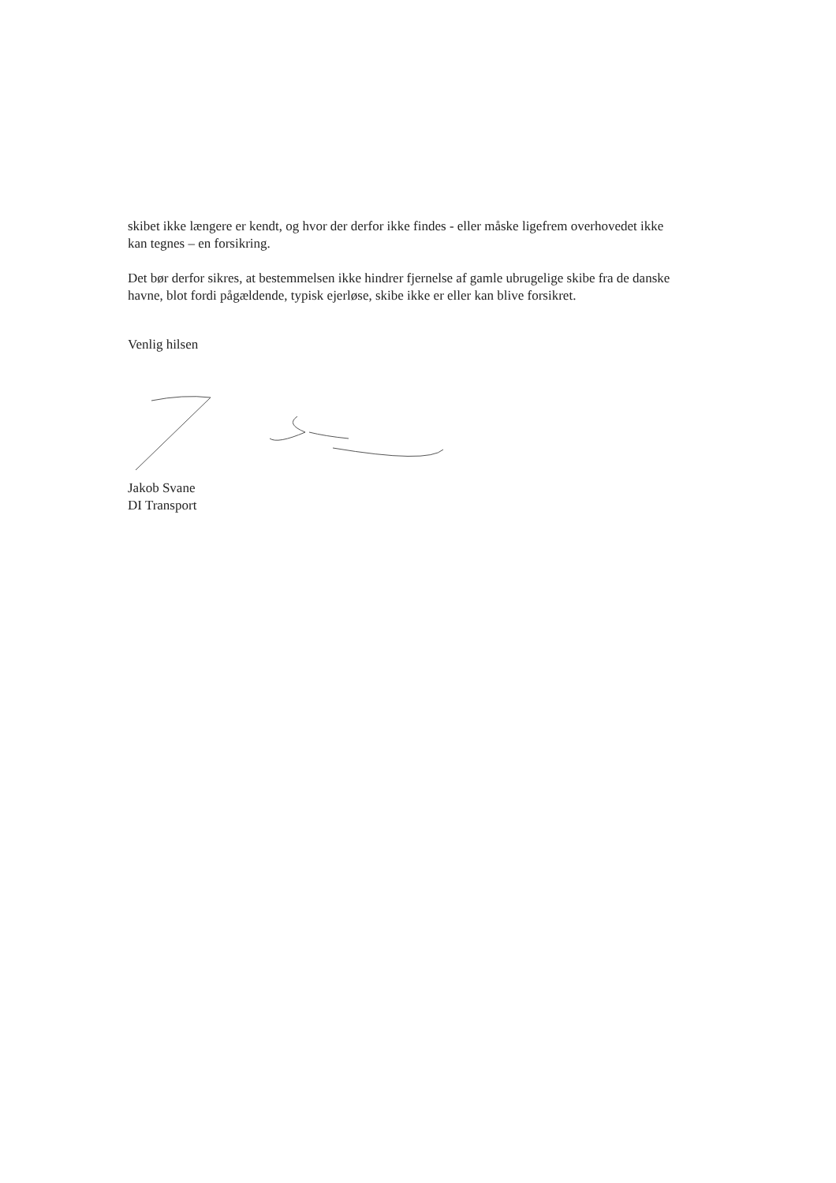skibet ikke længere er kendt, og hvor der derfor ikke findes - eller måske ligefrem overhovedet ikke kan tegnes – en forsikring.
Det bør derfor sikres, at bestemmelsen ikke hindrer fjernelse af gamle ubrugelige skibe fra de danske havne, blot fordi pågældende, typisk ejerløse, skibe ikke er eller kan blive forsikret.
Venlig hilsen
Jakob Svane
DI Transport